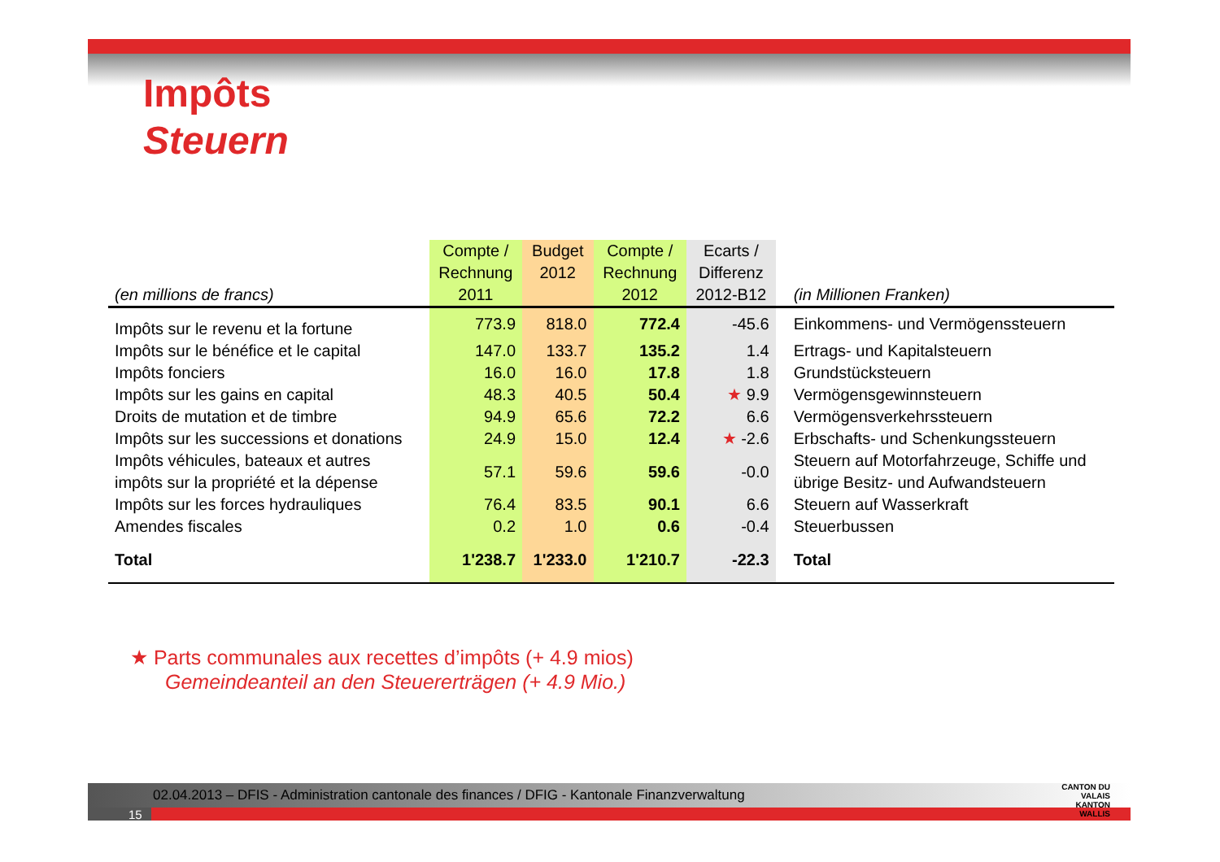Impôts
Steuern
| (en millions de francs) | Compte / Rechnung 2011 | Budget 2012 | Compte / Rechnung 2012 | Ecarts / Differenz 2012-B12 | (in Millionen Franken) |
| --- | --- | --- | --- | --- | --- |
| Impôts sur le revenu et la fortune | 773.9 | 818.0 | 772.4 | -45.6 | Einkommens- und Vermögenssteuern |
| Impôts sur le bénéfice et le capital | 147.0 | 133.7 | 135.2 | 1.4 | Ertrags- und Kapitalsteuern |
| Impôts fonciers | 16.0 | 16.0 | 17.8 | 1.8 | Grundstücksteuern |
| Impôts sur les gains en capital | 48.3 | 40.5 | 50.4 | ★ 9.9 | Vermögensgewinnsteuern |
| Droits de mutation et de timbre | 94.9 | 65.6 | 72.2 | 6.6 | Vermögensverkehrssteuern |
| Impôts sur les successions et donations | 24.9 | 15.0 | 12.4 | ★ -2.6 | Erbschafts- und Schenkungssteuern |
| Impôts véhicules, bateaux et autres impôts sur la propriété et la dépense | 57.1 | 59.6 | 59.6 | -0.0 | Steuern auf Motorfahrzeuge, Schiffe und übrige Besitz- und Aufwandsteuern |
| Impôts sur les forces hydrauliques | 76.4 | 83.5 | 90.1 | 6.6 | Steuern auf Wasserkraft |
| Amendes fiscales | 0.2 | 1.0 | 0.6 | -0.4 | Steuerbussen |
| Total | 1'238.7 | 1'233.0 | 1'210.7 | -22.3 | Total |
★ Parts communales aux recettes d’impôts (+ 4.9 mios)
Gemeindeanteil an den Steuererträgen (+ 4.9 Mio.)
02.04.2013 – DFIS - Administration cantonale des finances / DFIG - Kantonale Finanzverwaltung
15
CANTON DU VALAIS
KANTON WALLIS